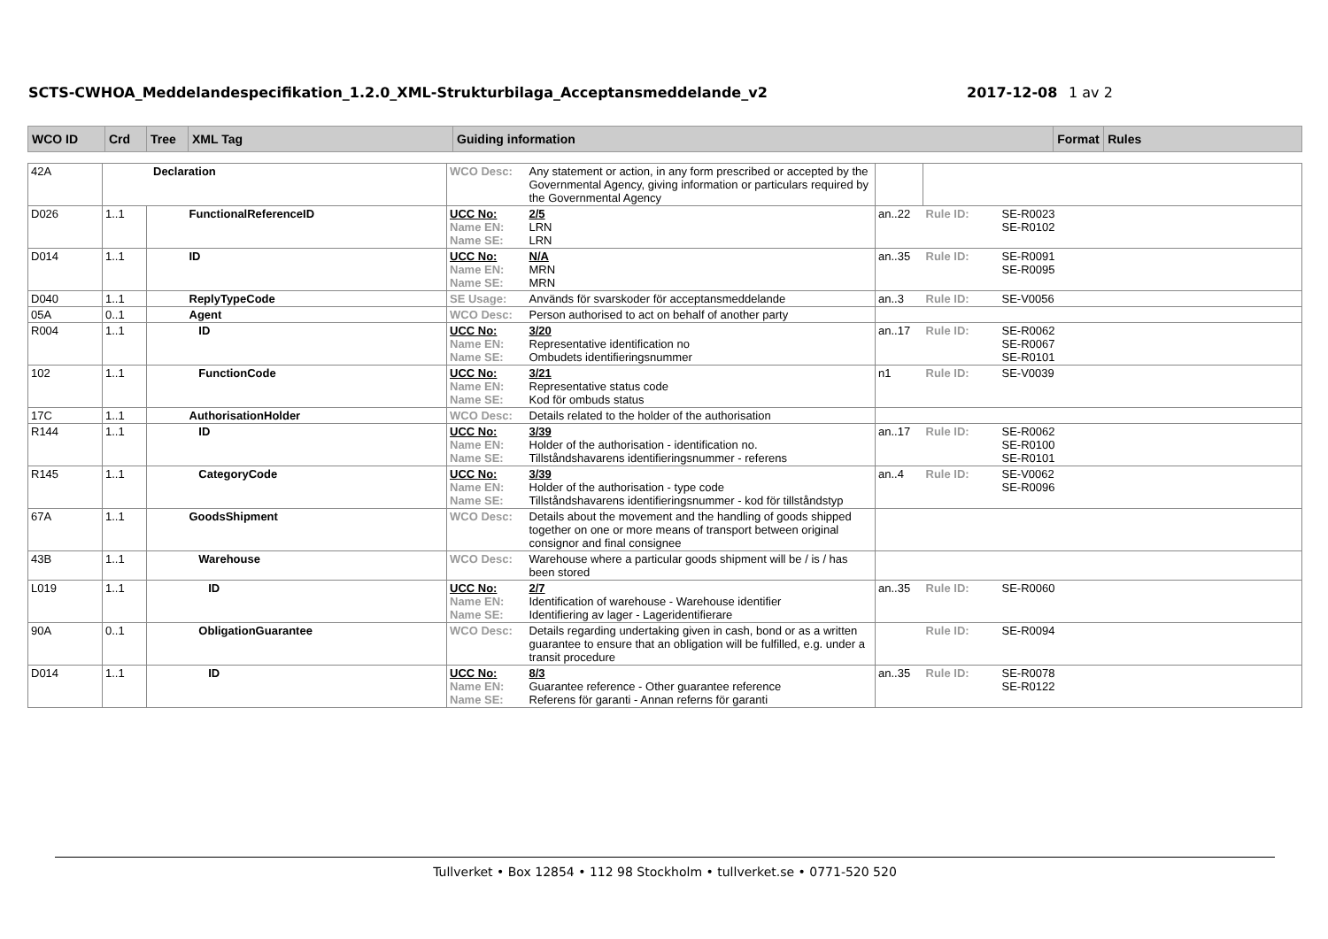SCTS-CWHOA_Meddelandespecifikation_1.2.0_XML-Strukturbilaga_Acceptansmeddelande_v2 2017-12-08 1 av 2
| WCO ID | Crd | Tree | XML Tag | Guiding information | Format | Rules |
| 42A | Declaration | | | WCO Desc: | Any statement or action, in any form prescribed or accepted by the Governmental Agency, giving information or particulars required by the Governmental Agency | | | |
| D026 | 1..1 | | FunctionalReferenceID | UCC No: Name EN: Name SE: | 2/5 LRN LRN | an..22 | Rule ID: | SE-R0023 SE-R0102 |
| D014 | 1..1 | | ID | UCC No: Name EN: Name SE: | N/A MRN MRN | an..35 | Rule ID: | SE-R0091 SE-R0095 |
| D040 | 1..1 | | ReplyTypeCode | SE Usage: | Används för svarskoder för acceptansmeddelande | an..3 | Rule ID: | SE-V0056 |
| 05A | 0..1 | | Agent | WCO Desc: | Person authorised to act on behalf of another party | | | |
| R004 | 1..1 | | ID | UCC No: Name EN: Name SE: | 3/20 Representative identification no Ombudets identifieringsnummer | an..17 | Rule ID: | SE-R0062 SE-R0067 SE-R0101 |
| 102 | 1..1 | | FunctionCode | UCC No: Name EN: Name SE: | 3/21 Representative status code Kod för ombuds status | n1 | Rule ID: | SE-V0039 |
| 17C | 1..1 | | AuthorisationHolder | WCO Desc: | Details related to the holder of the authorisation | | | |
| R144 | 1..1 | | ID | UCC No: Name EN: Name SE: | 3/39 Holder of the authorisation - identification no. Tillståndshavarens identifieringsnummer - referens | an..17 | Rule ID: | SE-R0062 SE-R0100 SE-R0101 |
| R145 | 1..1 | | CategoryCode | UCC No: Name EN: Name SE: | 3/39 Holder of the authorisation - type code Tillståndshavarens identifieringsnummer - kod för tillståndstyp | an..4 | Rule ID: | SE-V0062 SE-R0096 |
| 67A | 1..1 | | GoodsShipment | WCO Desc: | Details about the movement and the handling of goods shipped together on one or more means of transport between original consignor and final consignee | | | |
| 43B | 1..1 | | Warehouse | WCO Desc: | Warehouse where a particular goods shipment will be / is / has been stored | | | |
| L019 | 1..1 | | ID | UCC No: Name EN: Name SE: | 2/7 Identification of warehouse - Warehouse identifier Identifiering av lager - Lageridentifierare | an..35 | Rule ID: | SE-R0060 |
| 90A | 0..1 | | ObligationGuarantee | WCO Desc: | Details regarding undertaking given in cash, bond or as a written guarantee to ensure that an obligation will be fulfilled, e.g. under a transit procedure | | Rule ID: | SE-R0094 |
| D014 | 1..1 | | ID | UCC No: Name EN: Name SE: | 8/3 Guarantee reference - Other guarantee reference Referens för garanti - Annan referns för garanti | an..35 | Rule ID: | SE-R0078 SE-R0122 |
Tullverket • Box 12854 • 112 98 Stockholm • tullverket.se • 0771-520 520